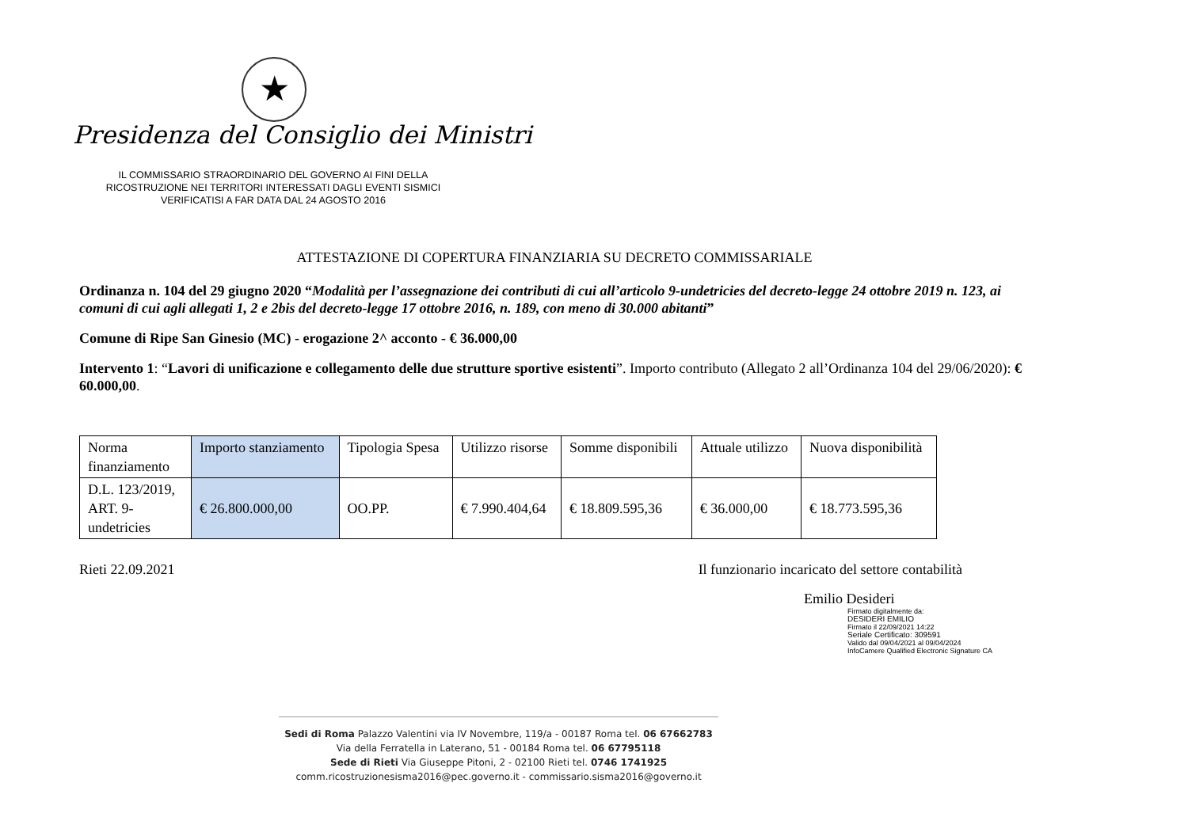★
Presidenza del Consiglio dei Ministri
IL COMMISSARIO STRAORDINARIO DEL GOVERNO AI FINI DELLA RICOSTRUZIONE NEI TERRITORI INTERESSATI DAGLI EVENTI SISMICI VERIFICATISI A FAR DATA DAL 24 AGOSTO 2016
ATTESTAZIONE DI COPERTURA FINANZIARIA SU DECRETO COMMISSARIALE
Ordinanza n. 104 del 29 giugno 2020 “Modalità per l’assegnazione dei contributi di cui all’articolo 9-undetricies del decreto-legge 24 ottobre 2019 n. 123, ai comuni di cui agli allegati 1, 2 e 2bis del decreto-legge 17 ottobre 2016, n. 189, con meno di 30.000 abitanti”
Comune di Ripe San Ginesio (MC) - erogazione 2^ acconto - € 36.000,00
Intervento 1: “Lavori di unificazione e collegamento delle due strutture sportive esistenti”. Importo contributo (Allegato 2 all’Ordinanza 104 del 29/06/2020): € 60.000,00.
| Norma finanziamento | Importo stanziamento | Tipologia Spesa | Utilizzo risorse | Somme disponibili | Attuale utilizzo | Nuova disponibilità |
| --- | --- | --- | --- | --- | --- | --- |
| D.L. 123/2019, ART. 9-undetricies | € 26.800.000,00 | OO.PP. | € 7.990.404,64 | € 18.809.595,36 | € 36.000,00 | € 18.773.595,36 |
Rieti 22.09.2021 Il funzionario incaricato del settore contabilità
Emilio Desideri
Firmato digitalmente da:
DESIDERI EMILIO
Firmato il 22/09/2021 14:22
Seriale Certificato: 309591
Valido dal 09/04/2021 al 09/04/2024
InfoCamere Qualified Electronic Signature CA
Sedi di Roma Palazzo Valentini via IV Novembre, 119/a - 00187 Roma tel. 06 67662783
Via della Ferratella in Laterano, 51 - 00184 Roma tel. 06 67795118
Sede di Rieti Via Giuseppe Pitoni, 2 - 02100 Rieti tel. 0746 1741925
comm.ricostruzionesisma2016@pec.governo.it - commissario.sisma2016@governo.it